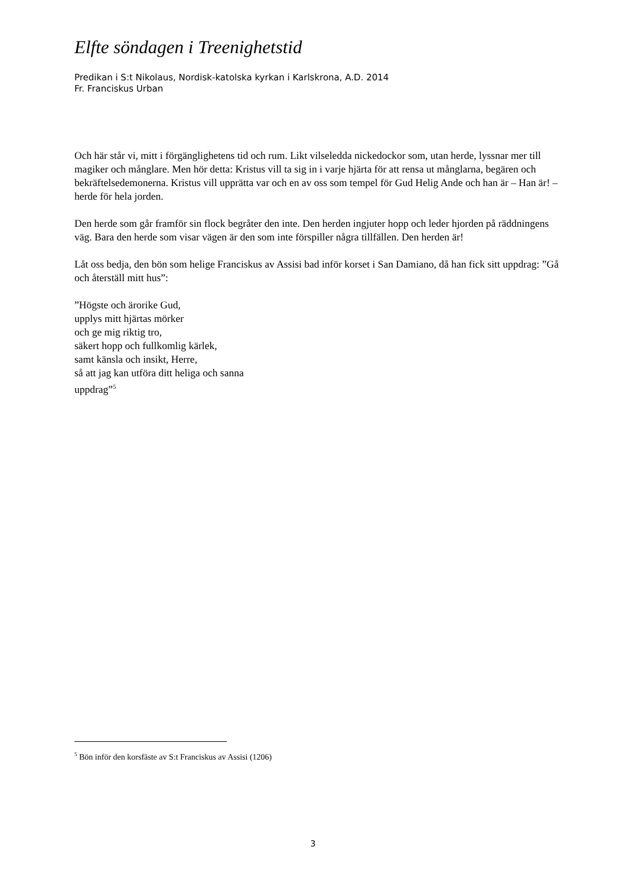Elfte söndagen i Treenighetstid
Predikan i S:t Nikolaus, Nordisk-katolska kyrkan i Karlskrona, A.D. 2014
Fr. Franciskus Urban
Och här står vi, mitt i förgänglighetens tid och rum. Likt vilseledda nickedockor som, utan herde, lyssnar mer till magiker och månglare. Men hör detta: Kristus vill ta sig in i varje hjärta för att rensa ut månglarna, begären och bekräftelsedemonerna. Kristus vill upprätta var och en av oss som tempel för Gud Helig Ande och han är – Han är! – herde för hela jorden.
Den herde som går framför sin flock begråter den inte. Den herden ingjuter hopp och leder hjorden på räddningens väg. Bara den herde som visar vägen är den som inte förspiller några tillfällen. Den herden är!
Låt oss bedja, den bön som helige Franciskus av Assisi bad inför korset i San Damiano, då han fick sitt uppdrag: ”Gå och återställ mitt hus”:
”Högste och ärorike Gud,
upplys mitt hjärtas mörker
och ge mig riktig tro,
säkert hopp och fullkomlig kärlek,
samt känsla och insikt, Herre,
så att jag kan utföra ditt heliga och sanna
uppdrag”<sup>5</sup>
<sup>5</sup> Bön inför den korsfäste av S:t Franciskus av Assisi (1206)
3